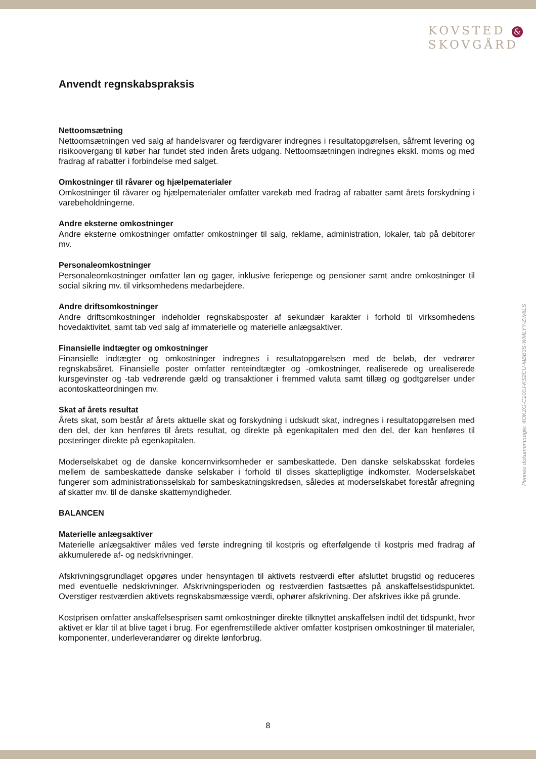KOVSTED &
SKOVGÅRD
Penneo dokumentnøgle: 4OKZG-C100J-KS2CU-MBB3S-WMLYY-ZW8LS
Anvendt regnskabspraksis
Nettoomsætning
Nettoomsætningen ved salg af handelsvarer og færdigvarer indregnes i resultatopgørelsen, såfremt levering og risikoovergang til køber har fundet sted inden årets udgang. Nettoomsætningen indregnes ekskl. moms og med fradrag af rabatter i forbindelse med salget.
Omkostninger til råvarer og hjælpematerialer
Omkostninger til råvarer og hjælpematerialer omfatter varekøb med fradrag af rabatter samt årets forskydning i varebeholdningerne.
Andre eksterne omkostninger
Andre eksterne omkostninger omfatter omkostninger til salg, reklame, administration, lokaler, tab på debitorer mv.
Personaleomkostninger
Personaleomkostninger omfatter løn og gager, inklusive feriepenge og pensioner samt andre omkostninger til social sikring mv. til virksomhedens medarbejdere.
Andre driftsomkostninger
Andre driftsomkostninger indeholder regnskabsposter af sekundær karakter i forhold til virksomhedens hovedaktivitet, samt tab ved salg af immaterielle og materielle anlægsaktiver.
Finansielle indtægter og omkostninger
Finansielle indtægter og omkostninger indregnes i resultatopgørelsen med de beløb, der vedrører regnskabsåret. Finansielle poster omfatter renteindtægter og -omkostninger, realiserede og urealiserede kursgevinster og -tab vedrørende gæld og transaktioner i fremmed valuta samt tillæg og godtgørelser under acontoskatteordningen mv.
Skat af årets resultat
Årets skat, som består af årets aktuelle skat og forskydning i udskudt skat, indregnes i resultatopgørelsen med den del, der kan henføres til årets resultat, og direkte på egenkapitalen med den del, der kan henføres til posteringer direkte på egenkapitalen.
Moderselskabet og de danske koncernvirksomheder er sambeskattede. Den danske selskabsskat fordeles mellem de sambeskattede danske selskaber i forhold til disses skattepligtige indkomster. Moderselskabet fungerer som administrationsselskab for sambeskatningskredsen, således at moderselskabet forestår afregning af skatter mv. til de danske skattemyndigheder.
BALANCEN
Materielle anlægsaktiver
Materielle anlægsaktiver måles ved første indregning til kostpris og efterfølgende til kostpris med fradrag af akkumulerede af- og nedskrivninger.
Afskrivningsgrundlaget opgøres under hensyntagen til aktivets restværdi efter afsluttet brugstid og reduceres med eventuelle nedskrivninger. Afskrivningsperioden og restværdien fastsættes på anskaffelsestidspunktet. Overstiger restværdien aktivets regnskabsmæssige værdi, ophører afskrivning. Der afskrives ikke på grunde.
Kostprisen omfatter anskaffelsesprisen samt omkostninger direkte tilknyttet anskaffelsen indtil det tidspunkt, hvor aktivet er klar til at blive taget i brug. For egenfremstillede aktiver omfatter kostprisen omkostninger til materialer, komponenter, underleverandører og direkte lønforbrug.
8